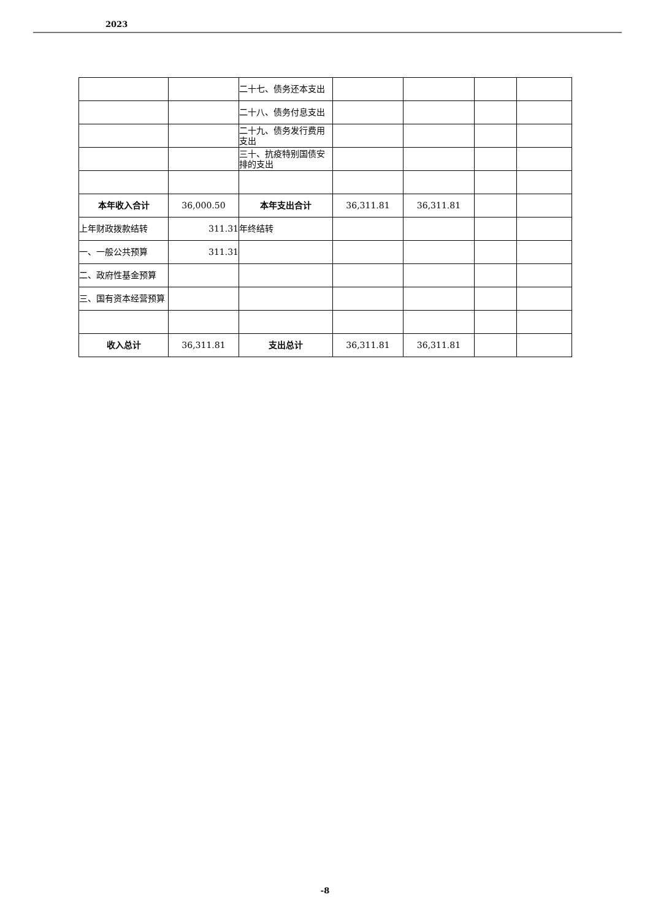2023
| | | 二十七、债务还本支出 | | | | |
| | | 二十八、债务付息支出 | | | | |
| | | 二十九、债务发行费用支出 | | | | |
| | | 三十、抗疫特别国债安排的支出 | | | | |
| 本年收入合计 | 36,000.50 | 本年支出合计 | 36,311.81 | 36,311.81 | | |
| 上年财政拨款结转 | 311.31 | 年终结转 | | | | |
| 一、一般公共预算 | 311.31 | | | | | |
| 二、政府性基金预算 | | | | | | |
| 三、国有资本经营预算 | | | | | | |
| 收入总计 | 36,311.81 | 支出总计 | 36,311.81 | 36,311.81 | | |
-8